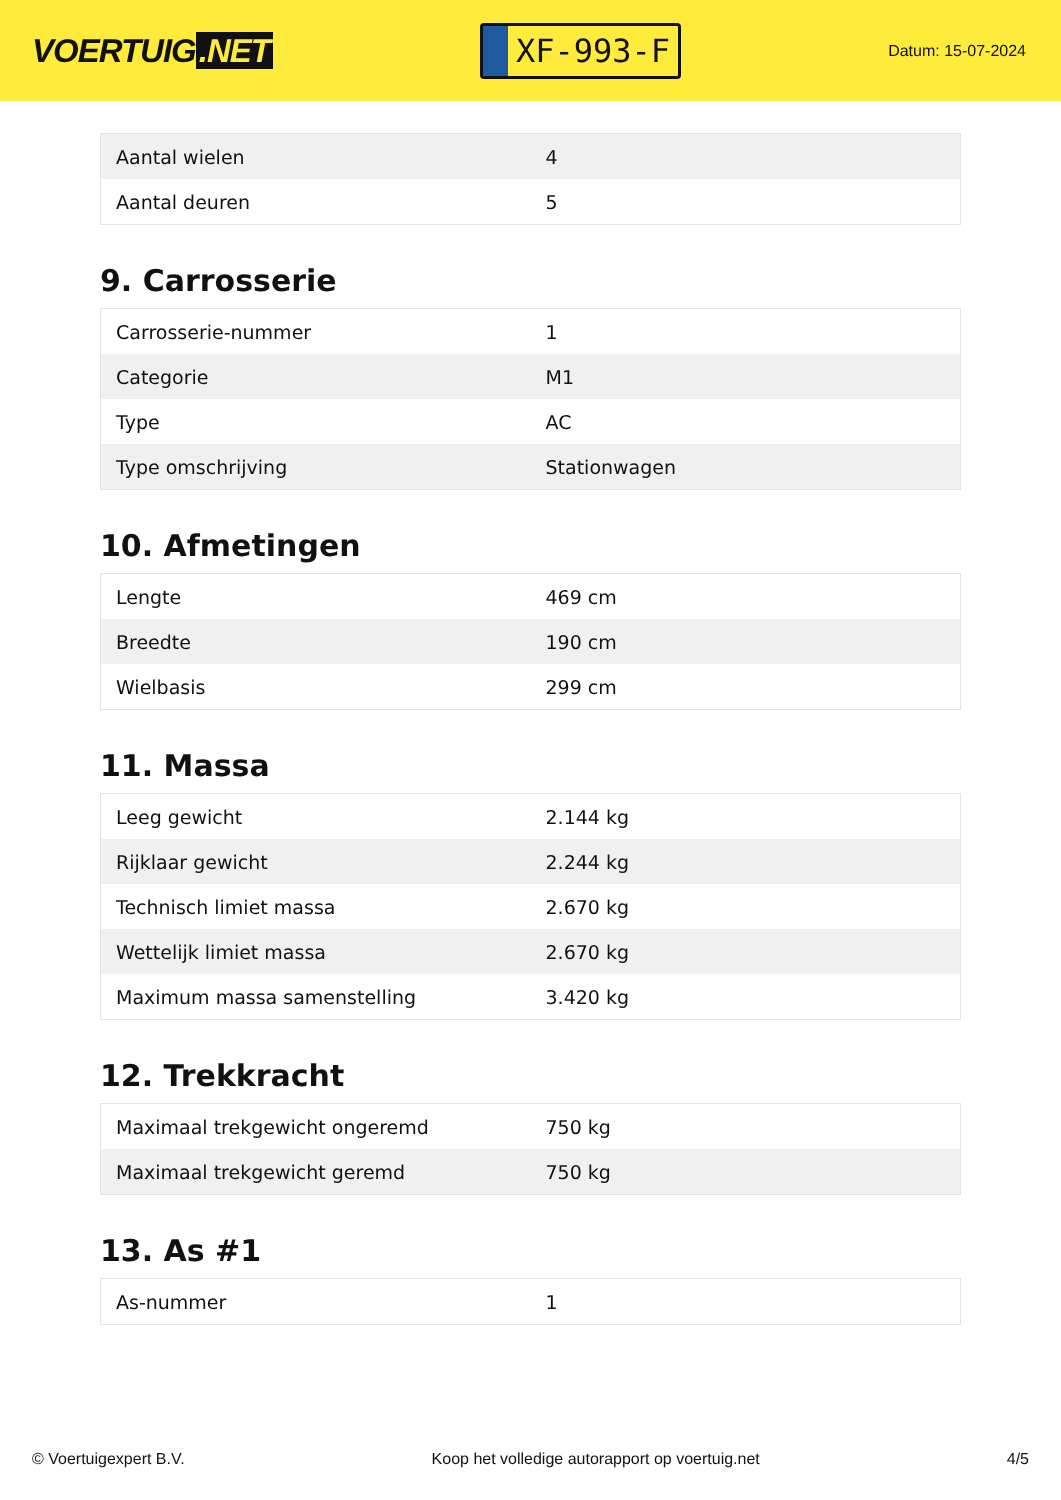VOERTUIG.NET
XF-993-F
Datum: 15-07-2024
| Aantal wielen | 4 |
| Aantal deuren | 5 |
9. Carrosserie
| Carrosserie-nummer | 1 |
| Categorie | M1 |
| Type | AC |
| Type omschrijving | Stationwagen |
10. Afmetingen
| Lengte | 469 cm |
| Breedte | 190 cm |
| Wielbasis | 299 cm |
11. Massa
| Leeg gewicht | 2.144 kg |
| Rijklaar gewicht | 2.244 kg |
| Technisch limiet massa | 2.670 kg |
| Wettelijk limiet massa | 2.670 kg |
| Maximum massa samenstelling | 3.420 kg |
12. Trekkracht
| Maximaal trekgewicht ongeremd | 750 kg |
| Maximaal trekgewicht geremd | 750 kg |
13. As #1
| As-nummer | 1 |
© Voertuigexpert B.V. Koop het volledige autorapport op voertuig.net 4/5